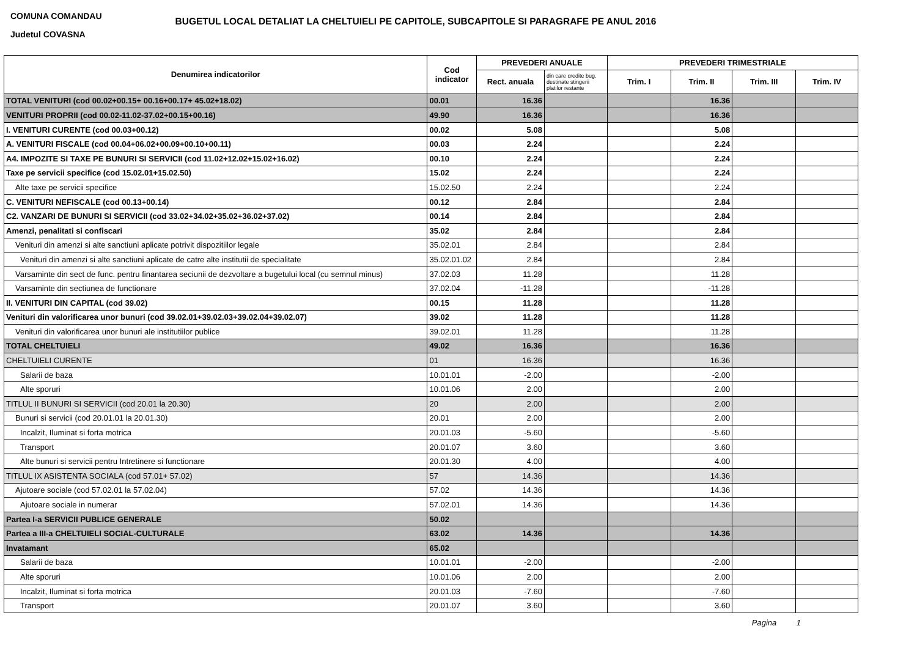COMUNA COMANDAU
Judetul COVASNA
BUGETUL LOCAL DETALIAT LA CHELTUIELI PE CAPITOLE, SUBCAPITOLE SI PARAGRAFE PE ANUL 2016
| Denumirea indicatorilor | Cod indicator | PREVEDERI ANUALE | | PREVEDERI TRIMESTRIALE | | | |
| --- | --- | --- | --- | --- | --- | --- | --- |
| | | Rect. anuala | din care credite bug. destinate stingerii platilor restante | Trim. I | Trim. II | Trim. III | Trim. IV |
| TOTAL VENITURI (cod 00.02+00.15+ 00.16+00.17+ 45.02+18.02) | 00.01 | 16.36 | | | 16.36 | | |
| VENITURI PROPRII (cod 00.02-11.02-37.02+00.15+00.16) | 49.90 | 16.36 | | | 16.36 | | |
| I. VENITURI CURENTE (cod 00.03+00.12) | 00.02 | 5.08 | | | 5.08 | | |
| A. VENITURI FISCALE (cod 00.04+06.02+00.09+00.10+00.11) | 00.03 | 2.24 | | | 2.24 | | |
| A4. IMPOZITE SI TAXE PE BUNURI SI SERVICII (cod 11.02+12.02+15.02+16.02) | 00.10 | 2.24 | | | 2.24 | | |
| Taxe pe servicii specifice (cod 15.02.01+15.02.50) | 15.02 | 2.24 | | | 2.24 | | |
| Alte taxe pe servicii specifice | 15.02.50 | 2.24 | | | 2.24 | | |
| C. VENITURI NEFISCALE (cod 00.13+00.14) | 00.12 | 2.84 | | | 2.84 | | |
| C2. VANZARI DE BUNURI SI SERVICII (cod 33.02+34.02+35.02+36.02+37.02) | 00.14 | 2.84 | | | 2.84 | | |
| Amenzi, penalitati si confiscari | 35.02 | 2.84 | | | 2.84 | | |
| Venituri din amenzi si alte sanctiuni aplicate potrivit dispozitiilor legale | 35.02.01 | 2.84 | | | 2.84 | | |
| Venituri din amenzi si alte sanctiuni aplicate de catre alte institutii de specialitate | 35.02.01.02 | 2.84 | | | 2.84 | | |
| Varsaminte din sect de func. pentru finantarea seciunii de dezvoltare a bugetului local (cu semnul minus) | 37.02.03 | 11.28 | | | 11.28 | | |
| Varsaminte din sectiunea de functionare | 37.02.04 | -11.28 | | | -11.28 | | |
| II. VENITURI DIN CAPITAL (cod 39.02) | 00.15 | 11.28 | | | 11.28 | | |
| Venituri din valorificarea unor bunuri (cod 39.02.01+39.02.03+39.02.04+39.02.07) | 39.02 | 11.28 | | | 11.28 | | |
| Venituri din valorificarea unor bunuri ale institutiilor publice | 39.02.01 | 11.28 | | | 11.28 | | |
| TOTAL CHELTUIELI | 49.02 | 16.36 | | | 16.36 | | |
| CHELTUIELI CURENTE | 01 | 16.36 | | | 16.36 | | |
| Salarii de baza | 10.01.01 | -2.00 | | | -2.00 | | |
| Alte sporuri | 10.01.06 | 2.00 | | | 2.00 | | |
| TITLUL II BUNURI SI SERVICII (cod 20.01 la 20.30) | 20 | 2.00 | | | 2.00 | | |
| Bunuri si servicii (cod 20.01.01 la 20.01.30) | 20.01 | 2.00 | | | 2.00 | | |
| Incalzit, Iluminat si forta motrica | 20.01.03 | -5.60 | | | -5.60 | | |
| Transport | 20.01.07 | 3.60 | | | 3.60 | | |
| Alte bunuri si servicii pentru Intretinere si functionare | 20.01.30 | 4.00 | | | 4.00 | | |
| TITLUL IX ASISTENTA SOCIALA (cod 57.01+ 57.02) | 57 | 14.36 | | | 14.36 | | |
| Ajutoare sociale (cod 57.02.01 la 57.02.04) | 57.02 | 14.36 | | | 14.36 | | |
| Ajutoare sociale in numerar | 57.02.01 | 14.36 | | | 14.36 | | |
| Partea I-a SERVICII PUBLICE GENERALE | 50.02 | | | | | | |
| Partea a III-a CHELTUIELI SOCIAL-CULTURALE | 63.02 | 14.36 | | | 14.36 | | |
| Invatamant | 65.02 | | | | | | |
| Salarii de baza | 10.01.01 | -2.00 | | | -2.00 | | |
| Alte sporuri | 10.01.06 | 2.00 | | | 2.00 | | |
| Incalzit, Iluminat si forta motrica | 20.01.03 | -7.60 | | | -7.60 | | |
| Transport | 20.01.07 | 3.60 | | | 3.60 | | |
Pagina 1